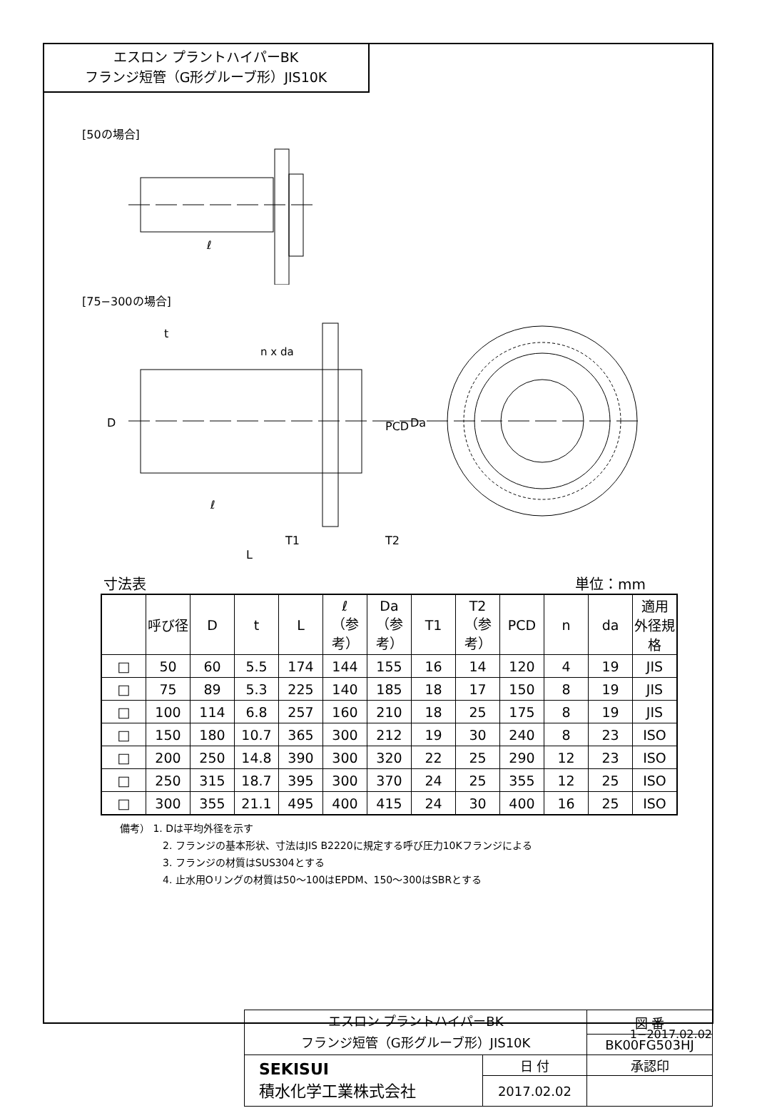エスロン プラントハイパーBK
フランジ短管（G形グルーブ形）JIS10K
[50の場合]
ℓ
[75−300の場合]
n x da
D
PCD
Da
ℓ
T1
T2
L
t
寸法表 単位：mm
| | 呼び径 | D | t | L | ℓ （参考） | Da （参考） | T1 | T2 （参考） | PCD | n | da | 適用 外径規格 |
| --- | --- | --- | --- | --- | --- | --- | --- | --- | --- | --- | --- | --- |
| □ | 50 | 60 | 5.5 | 174 | 144 | 155 | 16 | 14 | 120 | 4 | 19 | JIS |
| □ | 75 | 89 | 5.3 | 225 | 140 | 185 | 18 | 17 | 150 | 8 | 19 | JIS |
| □ | 100 | 114 | 6.8 | 257 | 160 | 210 | 18 | 25 | 175 | 8 | 19 | JIS |
| □ | 150 | 180 | 10.7 | 365 | 300 | 212 | 19 | 30 | 240 | 8 | 23 | ISO |
| □ | 200 | 250 | 14.8 | 390 | 300 | 320 | 22 | 25 | 290 | 12 | 23 | ISO |
| □ | 250 | 315 | 18.7 | 395 | 300 | 370 | 24 | 25 | 355 | 12 | 25 | ISO |
| □ | 300 | 355 | 21.1 | 495 | 400 | 415 | 24 | 30 | 400 | 16 | 25 | ISO |
備考） 1. Dは平均外径を示す
2. フランジの基本形状、寸法はJIS B2220に規定する呼び圧力10Kフランジによる
3. フランジの材質はSUS304とする
4. 止水用Oリングの材質は50～100はEPDM、150～300はSBRとする
| エスロン プラントハイパーBK フランジ短管（G形グルーブ形）JIS10K | | 図 番 |
| | | BK00FG503HJ |
| SEKISUI 積水化学工業株式会社 | 日 付 | 承認印 |
| | 2017.02.02 | |
1−2017.02.02